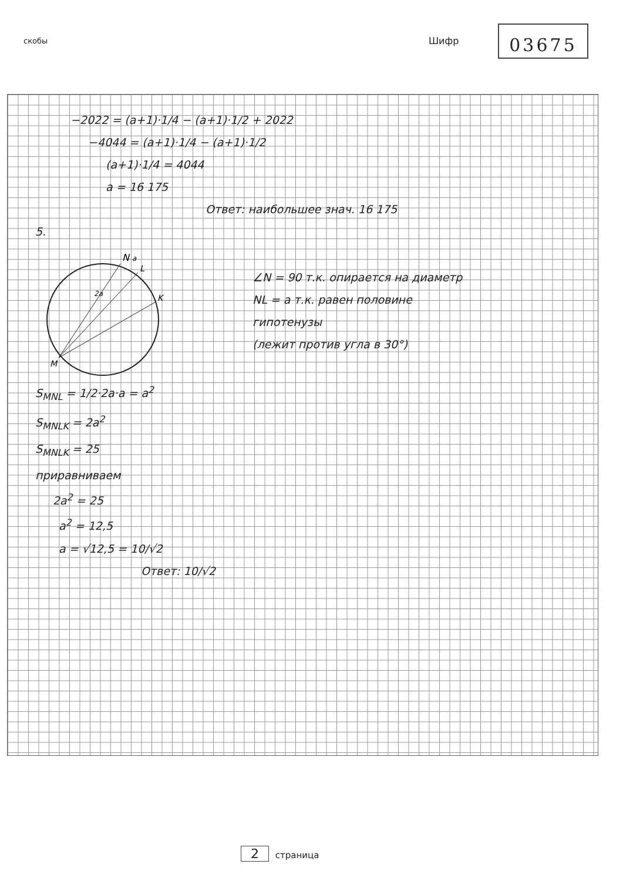скобы Шифр 03675
−2022 = (a+1)·1/4 − (a+1)·1/2 + 2022
−4044 = (a+1)·1/4 − (a+1)·1/2
(a+1)·1/4 = 4044
a = 16 175
Ответ: наибольшее знач. 16 175
5.
N
L
K
M
2a
a
∠N = 90 т.к. опирается на диаметр
NL = a т.к. равен половине
гипотенузы
(лежит против угла в 30°)
S<sub>MNL</sub> = 1/2·2a·a = a<sup>2</sup>
S<sub>MNLK</sub> = 2a<sup>2</sup>
S<sub>MNLK</sub> = 25
приравниваем
2a<sup>2</sup> = 25
a<sup>2</sup> = 12,5
a = √12,5 = 10/√2
Ответ: 10/√2
2 страница